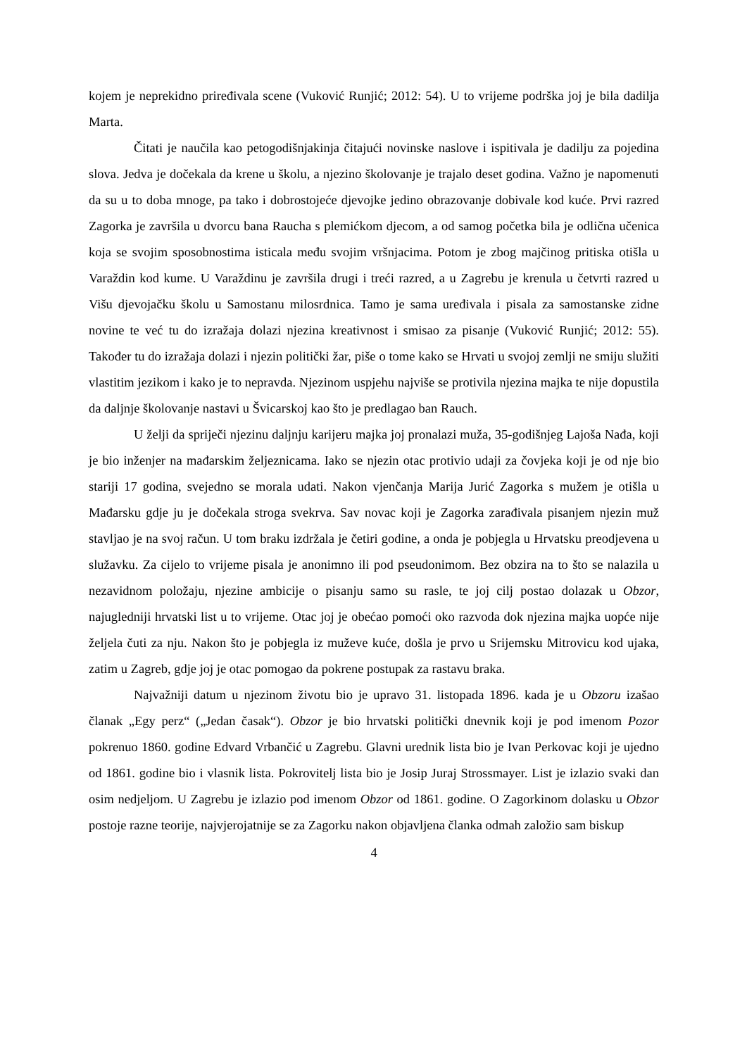kojem je neprekidno priređivala scene (Vuković Runjić; 2012: 54). U to vrijeme podrška joj je bila dadilja Marta.
Čitati je naučila kao petogodišnjakinja čitajući novinske naslove i ispitivala je dadilju za pojedina slova. Jedva je dočekala da krene u školu, a njezino školovanje je trajalo deset godina. Važno je napomenuti da su u to doba mnoge, pa tako i dobrostojeće djevojke jedino obrazovanje dobivale kod kuće. Prvi razred Zagorka je završila u dvorcu bana Raucha s plemićkom djecom, a od samog početka bila je odlična učenica koja se svojim sposobnostima isticala među svojim vršnjacima. Potom je zbog majčinog pritiska otišla u Varaždin kod kume. U Varaždinu je završila drugi i treći razred, a u Zagrebu je krenula u četvrti razred u Višu djevojačku školu u Samostanu milosrdnica. Tamo je sama uređivala i pisala za samostanske zidne novine te već tu do izražaja dolazi njezina kreativnost i smisao za pisanje (Vuković Runjić; 2012: 55). Također tu do izražaja dolazi i njezin politički žar, piše o tome kako se Hrvati u svojoj zemlji ne smiju služiti vlastitim jezikom i kako je to nepravda. Njezinom uspjehu najviše se protivila njezina majka te nije dopustila da daljnje školovanje nastavi u Švicarskoj kao što je predlagao ban Rauch.
U želji da spriječi njezinu daljnju karijeru majka joj pronalazi muža, 35-godišnjeg Lajoša Nađa, koji je bio inženjer na mađarskim željeznicama. Iako se njezin otac protivio udaji za čovjeka koji je od nje bio stariji 17 godina, svejedno se morala udati. Nakon vjenčanja Marija Jurić Zagorka s mužem je otišla u Mađarsku gdje ju je dočekala stroga svekrva. Sav novac koji je Zagorka zarađivala pisanjem njezin muž stavljao je na svoj račun. U tom braku izdržala je četiri godine, a onda je pobjegla u Hrvatsku preodjevena u služavku. Za cijelo to vrijeme pisala je anonimno ili pod pseudonimom. Bez obzira na to što se nalazila u nezavidnom položaju, njezine ambicije o pisanju samo su rasle, te joj cilj postao dolazak u Obzor, najugledniji hrvatski list u to vrijeme. Otac joj je obećao pomoći oko razvoda dok njezina majka uopće nije željela čuti za nju. Nakon što je pobjegla iz muževe kuće, došla je prvo u Srijemsku Mitrovicu kod ujaka, zatim u Zagreb, gdje joj je otac pomogao da pokrene postupak za rastavu braka.
Najvažniji datum u njezinom životu bio je upravo 31. listopada 1896. kada je u Obzoru izašao članak „Egy perz“ („Jedan časak“). Obzor je bio hrvatski politički dnevnik koji je pod imenom Pozor pokrenuo 1860. godine Edvard Vrbančić u Zagrebu. Glavni urednik lista bio je Ivan Perkovac koji je ujedno od 1861. godine bio i vlasnik lista. Pokrovitelj lista bio je Josip Juraj Strossmayer. List je izlazio svaki dan osim nedjeljom. U Zagrebu je izlazio pod imenom Obzor od 1861. godine. O Zagorkinom dolasku u Obzor postoje razne teorije, najvjerojatnije se za Zagorku nakon objavljena članka odmah založio sam biskup
4